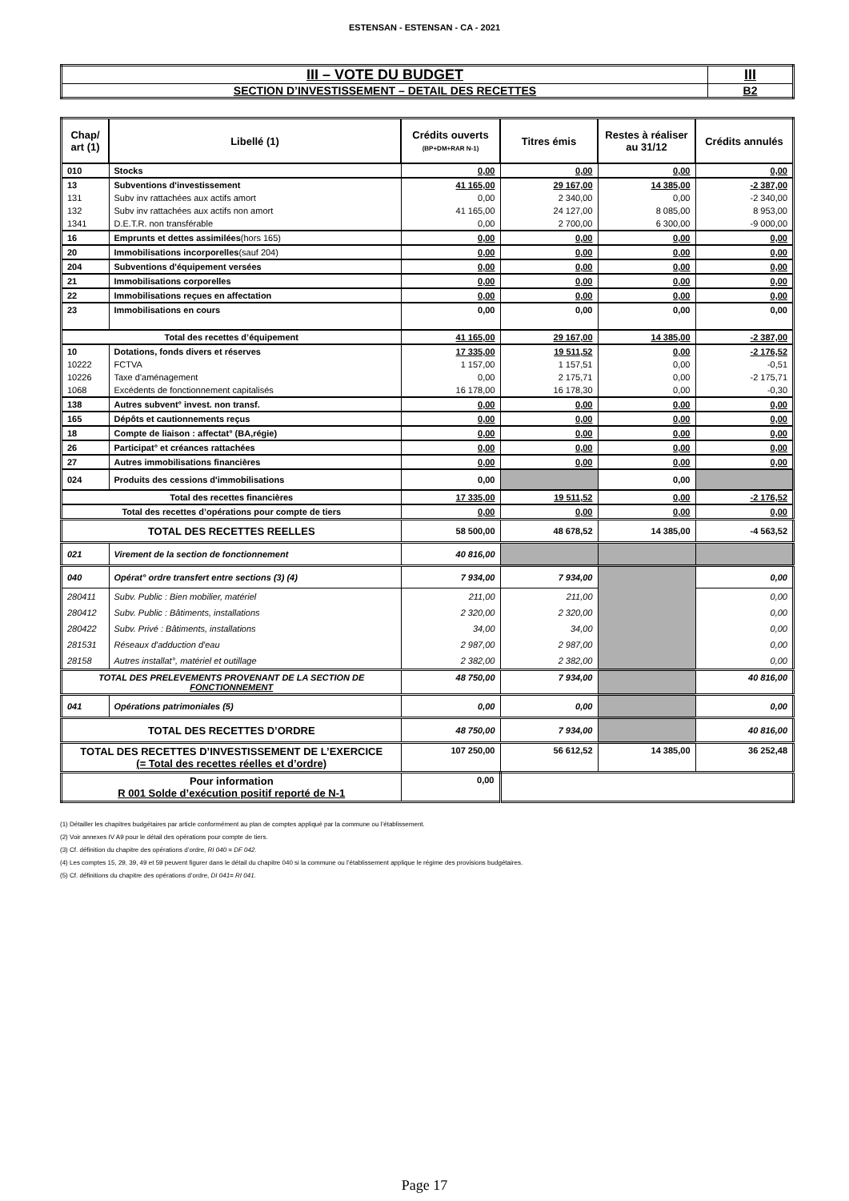ESTENSAN - ESTENSAN - CA - 2021
| III – VOTE DU BUDGET | III |
| SECTION D’INVESTISSEMENT – DETAIL DES RECETTES | B2 |
| Chap/ art (1) | Libellé (1) | Crédits ouverts (BP+DM+RAR N-1) | Titres émis | Restes à réaliser au 31/12 | Crédits annulés |
| --- | --- | --- | --- | --- | --- |
| 010 | Stocks | 0,00 | 0,00 | 0,00 | 0,00 |
| 13 | Subventions d'investissement | 41 165,00 | 29 167,00 | 14 385,00 | -2 387,00 |
| 131 | Subv inv rattachées aux actifs amort | 0,00 | 2 340,00 | 0,00 | -2 340,00 |
| 132 | Subv inv rattachées aux actifs non amort | 41 165,00 | 24 127,00 | 8 085,00 | 8 953,00 |
| 1341 | D.E.T.R. non transférable | 0,00 | 2 700,00 | 6 300,00 | -9 000,00 |
| 16 | Emprunts et dettes assimilées (hors 165) | 0,00 | 0,00 | 0,00 | 0,00 |
| 20 | Immobilisations incorporelles (sauf 204) | 0,00 | 0,00 | 0,00 | 0,00 |
| 204 | Subventions d'équipement versées | 0,00 | 0,00 | 0,00 | 0,00 |
| 21 | Immobilisations corporelles | 0,00 | 0,00 | 0,00 | 0,00 |
| 22 | Immobilisations reçues en affectation | 0,00 | 0,00 | 0,00 | 0,00 |
| 23 | Immobilisations en cours | 0,00 | 0,00 | 0,00 | 0,00 |
| Total des recettes d’équipement | | 41 165,00 | 29 167,00 | 14 385,00 | -2 387,00 |
| 10 | Dotations, fonds divers et réserves | 17 335,00 | 19 511,52 | 0,00 | -2 176,52 |
| 10222 | FCTVA | 1 157,00 | 1 157,51 | 0,00 | -0,51 |
| 10226 | Taxe d'aménagement | 0,00 | 2 175,71 | 0,00 | -2 175,71 |
| 1068 | Excédents de fonctionnement capitalisés | 16 178,00 | 16 178,30 | 0,00 | -0,30 |
| 138 | Autres subvent° invest. non transf. | 0,00 | 0,00 | 0,00 | 0,00 |
| 165 | Dépôts et cautionnements reçus | 0,00 | 0,00 | 0,00 | 0,00 |
| 18 | Compte de liaison : affectat° (BA,régie) | 0,00 | 0,00 | 0,00 | 0,00 |
| 26 | Participat° et créances rattachées | 0,00 | 0,00 | 0,00 | 0,00 |
| 27 | Autres immobilisations financières | 0,00 | 0,00 | 0,00 | 0,00 |
| 024 | Produits des cessions d'immobilisations | 0,00 | | 0,00 | |
| Total des recettes financières | | 17 335,00 | 19 511,52 | 0,00 | -2 176,52 |
| Total des recettes d’opérations pour compte de tiers | | 0,00 | 0,00 | 0,00 | 0,00 |
| TOTAL DES RECETTES REELLES | | 58 500,00 | 48 678,52 | 14 385,00 | -4 563,52 |
| 021 | Virement de la section de fonctionnement | 40 816,00 | | | |
| 040 | Opérat° ordre transfert entre sections (3) (4) | 7 934,00 | 7 934,00 | | 0,00 |
| 280411 | Subv. Public : Bien mobilier, matériel | 211,00 | 211,00 | | 0,00 |
| 280412 | Subv. Public : Bâtiments, installations | 2 320,00 | 2 320,00 | | 0,00 |
| 280422 | Subv. Privé : Bâtiments, installations | 34,00 | 34,00 | | 0,00 |
| 281531 | Réseaux d'adduction d'eau | 2 987,00 | 2 987,00 | | 0,00 |
| 28158 | Autres installat°, matériel et outillage | 2 382,00 | 2 382,00 | | 0,00 |
| TOTAL DES PRELEVEMENTS PROVENANT DE LA SECTION DE FONCTIONNEMENT | | 48 750,00 | 7 934,00 | | 40 816,00 |
| 041 | Opérations patrimoniales (5) | 0,00 | 0,00 | | 0,00 |
| TOTAL DES RECETTES D’ORDRE | | 48 750,00 | 7 934,00 | | 40 816,00 |
| TOTAL DES RECETTES D’INVESTISSEMENT DE L’EXERCICE (= Total des recettes réelles et d’ordre) | | 107 250,00 | 56 612,52 | 14 385,00 | 36 252,48 |
| Pour information R 001 Solde d’exécution positif reporté de N-1 | | 0,00 | | | |
(1) Détailler les chapitres budgétaires par article conformément au plan de comptes appliqué par la commune ou l’établissement.
(2) Voir annexes IV A9 pour le détail des opérations pour compte de tiers.
(3) Cf. définition du chapitre des opérations d’ordre, RI 040 = DF 042.
(4) Les comptes 15, 29, 39, 49 et 59 peuvent figurer dans le détail du chapitre 040 si la commune ou l’établissement applique le régime des provisions budgétaires.
(5) Cf. définitions du chapitre des opérations d’ordre, DI 041= RI 041.
Page 17